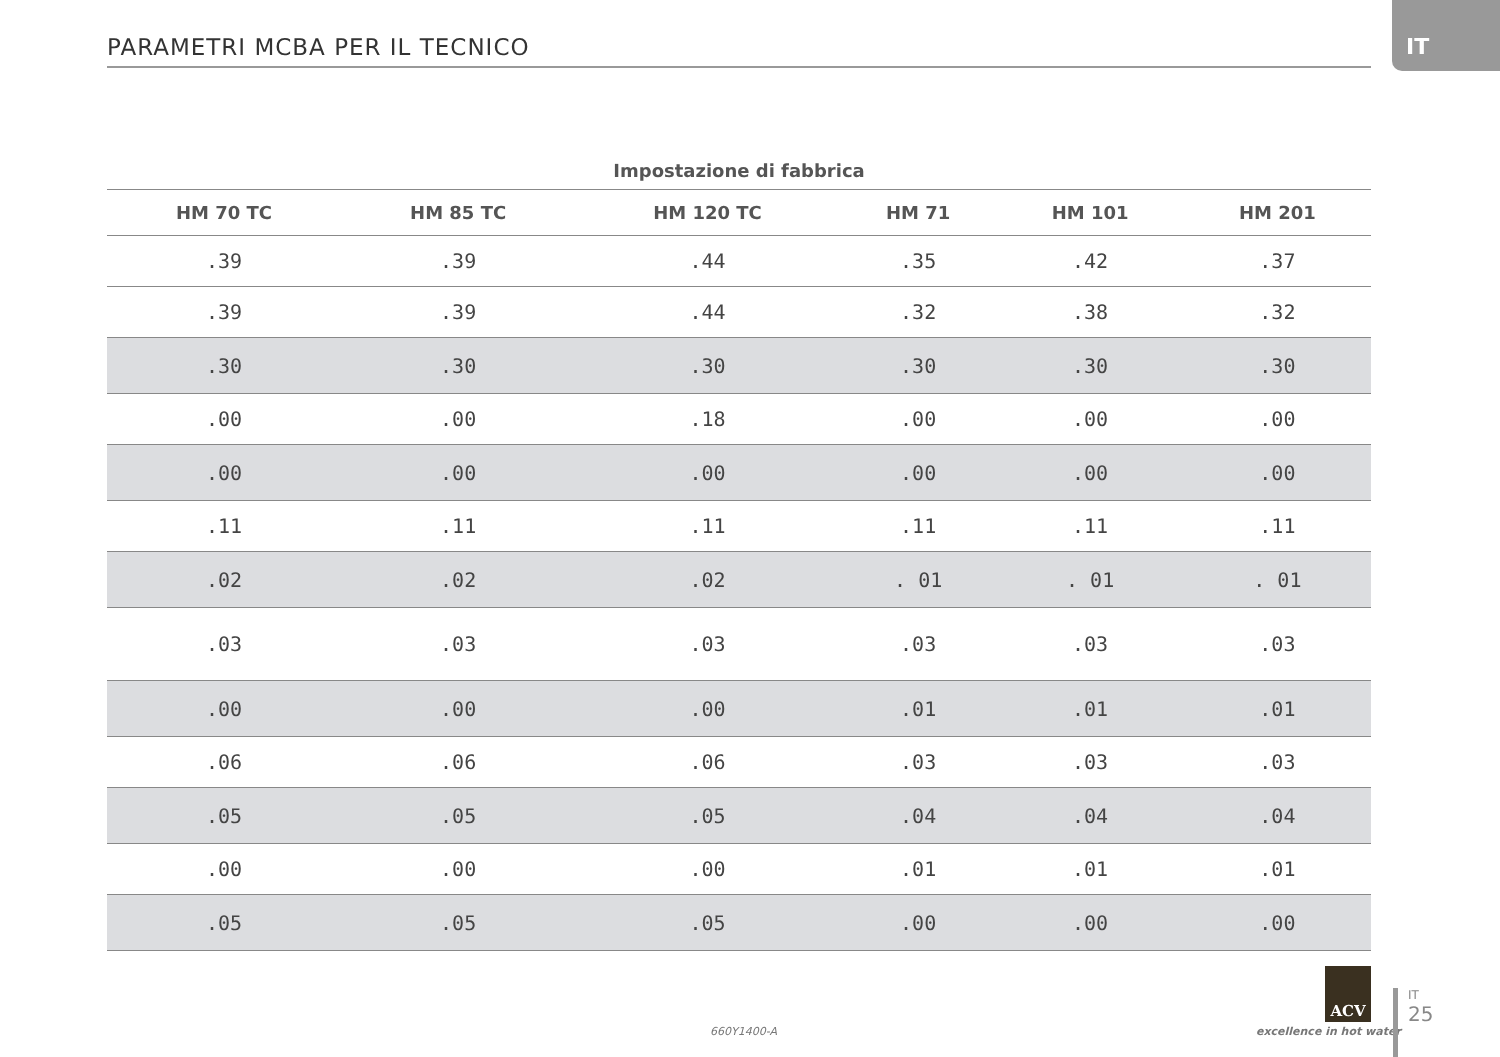PARAMETRI MCBA PER IL TECNICO
IT
| Impostazione di fabbrica | | | | | |
| --- | --- | --- | --- | --- | --- |
| HM 70 TC | HM 85 TC | HM 120 TC | HM 71 | HM 101 | HM 201 |
| .39 | .39 | .44 | .35 | .42 | .37 |
| .39 | .39 | .44 | .32 | .38 | .32 |
| .30 | .30 | .30 | .30 | .30 | .30 |
| .00 | .00 | .18 | .00 | .00 | .00 |
| .00 | .00 | .00 | .00 | .00 | .00 |
| .11 | .11 | .11 | .11 | .11 | .11 |
| .02 | .02 | .02 | . 01 | . 01 | . 01 |
| .03 | .03 | .03 | .03 | .03 | .03 |
| .00 | .00 | .00 | .01 | .01 | .01 |
| .06 | .06 | .06 | .03 | .03 | .03 |
| .05 | .05 | .05 | .04 | .04 | .04 |
| .00 | .00 | .00 | .01 | .01 | .01 |
| .05 | .05 | .05 | .00 | .00 | .00 |
660Y1400-A
ACV
excellence in hot water
IT
25